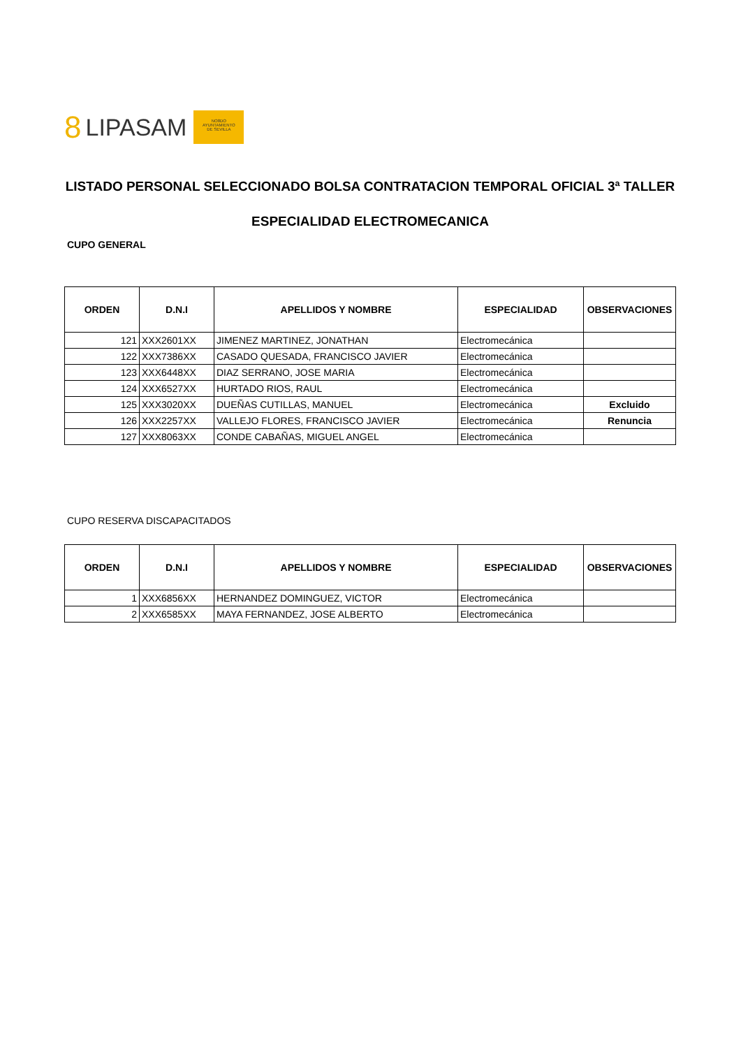8 LIPASAM
NO8DO
AYUNTAMIENTO
DE SEVILLA
LISTADO PERSONAL SELECCIONADO BOLSA CONTRATACION TEMPORAL OFICIAL 3ª TALLER
ESPECIALIDAD ELECTROMECANICA
CUPO GENERAL
| ORDEN | D.N.I | APELLIDOS Y NOMBRE | ESPECIALIDAD | OBSERVACIONES |
| --- | --- | --- | --- | --- |
| 121 | XXX2601XX | JIMENEZ MARTINEZ, JONATHAN | Electromecánica | |
| 122 | XXX7386XX | CASADO QUESADA, FRANCISCO JAVIER | Electromecánica | |
| 123 | XXX6448XX | DIAZ SERRANO, JOSE MARIA | Electromecánica | |
| 124 | XXX6527XX | HURTADO RIOS, RAUL | Electromecánica | |
| 125 | XXX3020XX | DUEÑAS CUTILLAS, MANUEL | Electromecánica | Excluido |
| 126 | XXX2257XX | VALLEJO FLORES, FRANCISCO JAVIER | Electromecánica | Renuncia |
| 127 | XXX8063XX | CONDE CABAÑAS, MIGUEL ANGEL | Electromecánica | |
CUPO RESERVA DISCAPACITADOS
| ORDEN | D.N.I | APELLIDOS Y NOMBRE | ESPECIALIDAD | OBSERVACIONES |
| --- | --- | --- | --- | --- |
| 1 | XXX6856XX | HERNANDEZ DOMINGUEZ, VICTOR | Electromecánica | |
| 2 | XXX6585XX | MAYA FERNANDEZ, JOSE ALBERTO | Electromecánica | |